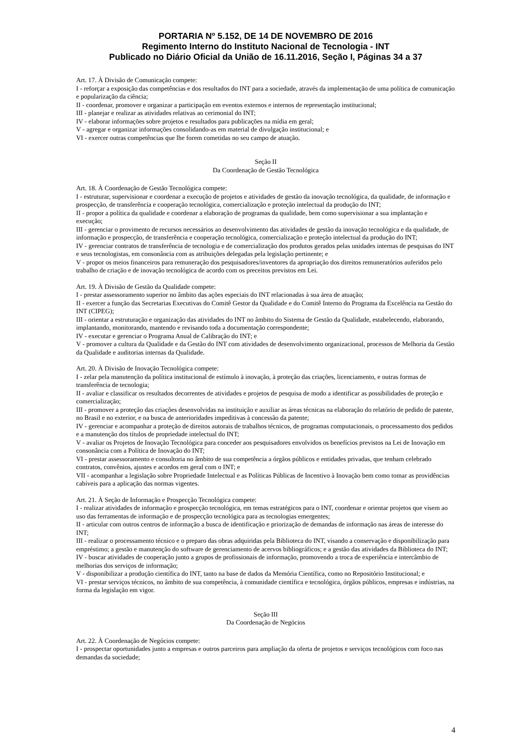PORTARIA Nº 5.152, DE 14 DE NOVEMBRO DE 2016
Regimento Interno do Instituto Nacional de Tecnologia - INT
Publicado no Diário Oficial da União de 16.11.2016, Seção I, Páginas 34 a 37
Art. 17. À Divisão de Comunicação compete:
I - reforçar a exposição das competências e dos resultados do INT para a sociedade, através da implementação de uma política de comunicação e popularização da ciência;
II - coordenar, promover e organizar a participação em eventos externos e internos de representação institucional;
III - planejar e realizar as atividades relativas ao cerimonial do INT;
IV - elaborar informações sobre projetos e resultados para publicações na mídia em geral;
V - agregar e organizar informações consolidando-as em material de divulgação institucional; e
VI - exercer outras competências que lhe forem cometidas no seu campo de atuação.
Seção II
Da Coordenação de Gestão Tecnológica
Art. 18. À Coordenação de Gestão Tecnológica compete:
I - estruturar, supervisionar e coordenar a execução de projetos e atividades de gestão da inovação tecnológica, da qualidade, de informação e prospecção, de transferência e cooperação tecnológica, comercialização e proteção intelectual da produção do INT;
II - propor a política da qualidade e coordenar a elaboração de programas da qualidade, bem como supervisionar a sua implantação e execução;
III - gerenciar o provimento de recursos necessários ao desenvolvimento das atividades de gestão da inovação tecnológica e da qualidade, de informação e prospecção, de transferência e cooperação tecnológica, comercialização e proteção intelectual da produção do INT;
IV - gerenciar contratos de transferência de tecnologia e de comercialização dos produtos gerados pelas unidades internas de pesquisas do INT e seus tecnologistas, em consonância com as atribuições delegadas pela legislação pertinente; e
V - propor os meios financeiros para remuneração dos pesquisadores/inventores da apropriação dos direitos remuneratórios auferidos pelo trabalho de criação e de inovação tecnológica de acordo com os preceitos previstos em Lei.
Art. 19. À Divisão de Gestão da Qualidade compete:
I - prestar assessoramento superior no âmbito das ações especiais do INT relacionadas à sua área de atuação;
II - exercer a função das Secretarias Executivas do Comitê Gestor da Qualidade e do Comitê Interno do Programa da Excelência na Gestão do INT (CIPEG);
III - orientar a estruturação e organização das atividades do INT no âmbito do Sistema de Gestão da Qualidade, estabelecendo, elaborando, implantando, monitorando, mantendo e revisando toda a documentação correspondente;
IV - executar e gerenciar o Programa Anual de Calibração do INT; e
V - promover a cultura da Qualidade e da Gestão do INT com atividades de desenvolvimento organizacional, processos de Melhoria da Gestão da Qualidade e auditorias internas da Qualidade.
Art. 20. À Divisão de Inovação Tecnológica compete:
I - zelar pela manutenção da política institucional de estímulo à inovação, à proteção das criações, licenciamento, e outras formas de transferência de tecnologia;
II - avaliar e classificar os resultados decorrentes de atividades e projetos de pesquisa de modo a identificar as possibilidades de proteção e comercialização;
III - promover a proteção das criações desenvolvidas na instituição e auxiliar as áreas técnicas na elaboração do relatório de pedido de patente, no Brasil e no exterior, e na busca de anterioridades impeditivas à concessão da patente;
IV - gerenciar e acompanhar a proteção de direitos autorais de trabalhos técnicos, de programas computacionais, o processamento dos pedidos e a manutenção dos títulos de propriedade intelectual do INT;
V - avaliar os Projetos de Inovação Tecnológica para conceder aos pesquisadores envolvidos os benefícios previstos na Lei de Inovação em consonância com a Política de Inovação do INT;
VI - prestar assessoramento e consultoria no âmbito de sua competência a órgãos públicos e entidades privadas, que tenham celebrado contratos, convênios, ajustes e acordos em geral com o INT; e
VII - acompanhar a legislação sobre Propriedade Intelectual e as Políticas Públicas de Incentivo à Inovação bem como tomar as providências cabíveis para a aplicação das normas vigentes.
Art. 21. À Seção de Informação e Prospecção Tecnológica compete:
I - realizar atividades de informação e prospecção tecnológica, em temas estratégicos para o INT, coordenar e orientar projetos que visem ao uso das ferramentas de informação e de prospecção tecnológica para as tecnologias emergentes;
II - articular com outros centros de informação a busca de identificação e priorização de demandas de informação nas áreas de interesse do INT;
III - realizar o processamento técnico e o preparo das obras adquiridas pela Biblioteca do INT, visando a conservação e disponibilização para empréstimo; a gestão e manutenção do software de gerenciamento de acervos bibliográficos; e a gestão das atividades da Biblioteca do INT;
IV - buscar atividades de cooperação junto a grupos de profissionais de informação, promovendo a troca de experiência e intercâmbio de melhorias dos serviços de informação;
V - disponibilizar a produção científica do INT, tanto na base de dados da Memória Científica, como no Repositório Institucional; e
VI - prestar serviços técnicos, no âmbito de sua competência, à comunidade científica e tecnológica, órgãos públicos, empresas e indústrias, na forma da legislação em vigor.
Seção III
Da Coordenação de Negócios
Art. 22. À Coordenação de Negócios compete:
I - prospectar oportunidades junto a empresas e outros parceiros para ampliação da oferta de projetos e serviços tecnológicos com foco nas demandas da sociedade;
4